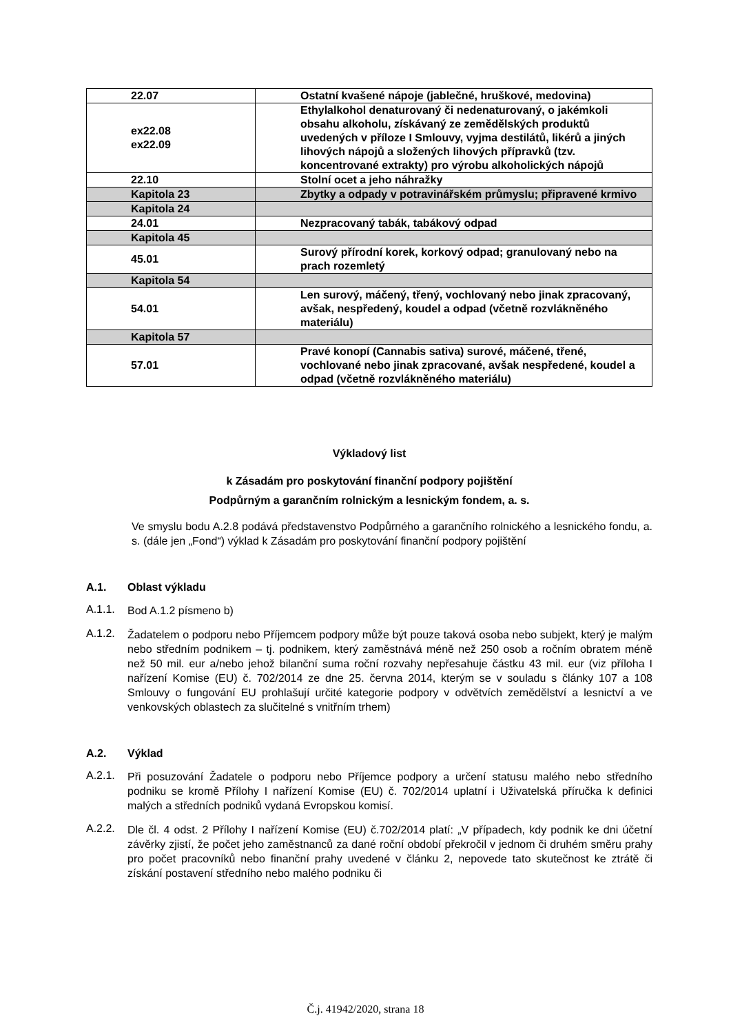| 22.07 | Ostatní kvašené nápoje (jablečné, hruškové, medovina) |
| ex22.08 ex22.09 | Ethylalkohol denaturovaný či nedenaturovaný, o jakémkoli obsahu alkoholu, získávaný ze zemědělských produktů uvedených v příloze I Smlouvy, vyjma destilátů, likérů a jiných lihových nápojů a složených lihových přípravků (tzv. koncentrované extrakty) pro výrobu alkoholických nápojů |
| 22.10 | Stolní ocet a jeho náhražky |
| Kapitola 23 | Zbytky a odpady v potravinářském průmyslu; připravené krmivo |
| Kapitola 24 | |
| 24.01 | Nezpracovaný tabák, tabákový odpad |
| Kapitola 45 | |
| 45.01 | Surový přírodní korek, korkový odpad; granulovaný nebo na prach rozemletý |
| Kapitola 54 | |
| 54.01 | Len surový, máčený, třený, vochlovaný nebo jinak zpracovaný, avšak, nespředený, koudel a odpad (včetně rozvlákněného materiálu) |
| Kapitola 57 | |
| 57.01 | Pravé konopí (Cannabis sativa) surové, máčené, třené, vochlované nebo jinak zpracované, avšak nespředené, koudel a odpad (včetně rozvlákněného materiálu) |
Výkladový list
k Zásadám pro poskytování finanční podpory pojištění
Podpůrným a garančním rolnickým a lesnickým fondem, a. s.
Ve smyslu bodu A.2.8 podává představenstvo Podpůrného a garančního rolnického a lesnického fondu, a. s. (dále jen „Fond“) výklad k Zásadám pro poskytování finanční podpory pojištění
A.1. Oblast výkladu
A.1.1.
Bod A.1.2 písmeno b)
A.1.2.
Žadatelem o podporu nebo Příjemcem podpory může být pouze taková osoba nebo subjekt, který je malým nebo středním podnikem – tj. podnikem, který zaměstnává méně než 250 osob a ročním obratem méně než 50 mil. eur a/nebo jehož bilanční suma roční rozvahy nepřesahuje částku 43 mil. eur (viz příloha I nařízení Komise (EU) č. 702/2014 ze dne 25. června 2014, kterým se v souladu s články 107 a 108 Smlouvy o fungování EU prohlašují určité kategorie podpory v odvětvích zemědělství a lesnictví a ve venkovských oblastech za slučitelné s vnitřním trhem)
A.2. Výklad
A.2.1.
Při posuzování Žadatele o podporu nebo Příjemce podpory a určení statusu malého nebo středního podniku se kromě Přílohy I nařízení Komise (EU) č. 702/2014 uplatní i Uživatelská příručka k definici malých a středních podniků vydaná Evropskou komisí.
A.2.2.
Dle čl. 4 odst. 2 Přílohy I nařízení Komise (EU) č.702/2014 platí: „V případech, kdy podnik ke dni účetní závěrky zjistí, že počet jeho zaměstnanců za dané roční období překročil v jednom či druhém směru prahy pro počet pracovníků nebo finanční prahy uvedené v článku 2, nepovede tato skutečnost ke ztrátě či získání postavení středního nebo malého podniku či
Č.j. 41942/2020, strana 18